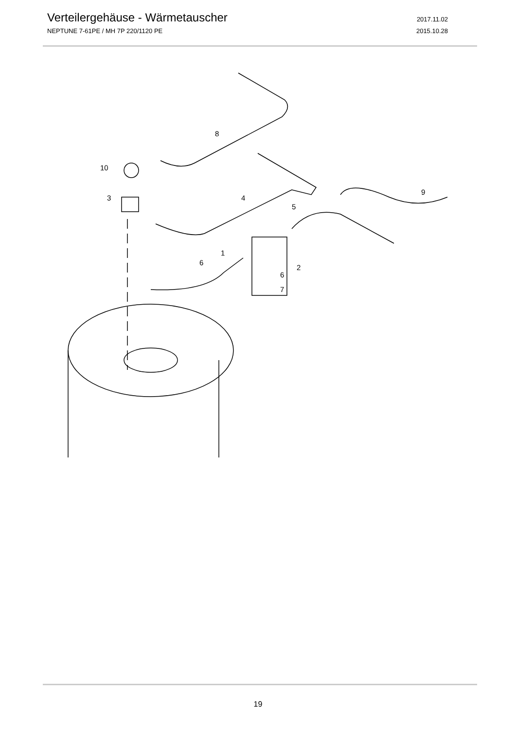Verteilergehäuse - Wärmetauscher
2017.11.02
NEPTUNE 7-61PE / MH 7P 220/1120 PE 2015.10.28
8
10
3
4
5
9
1
6
2
6
7
19